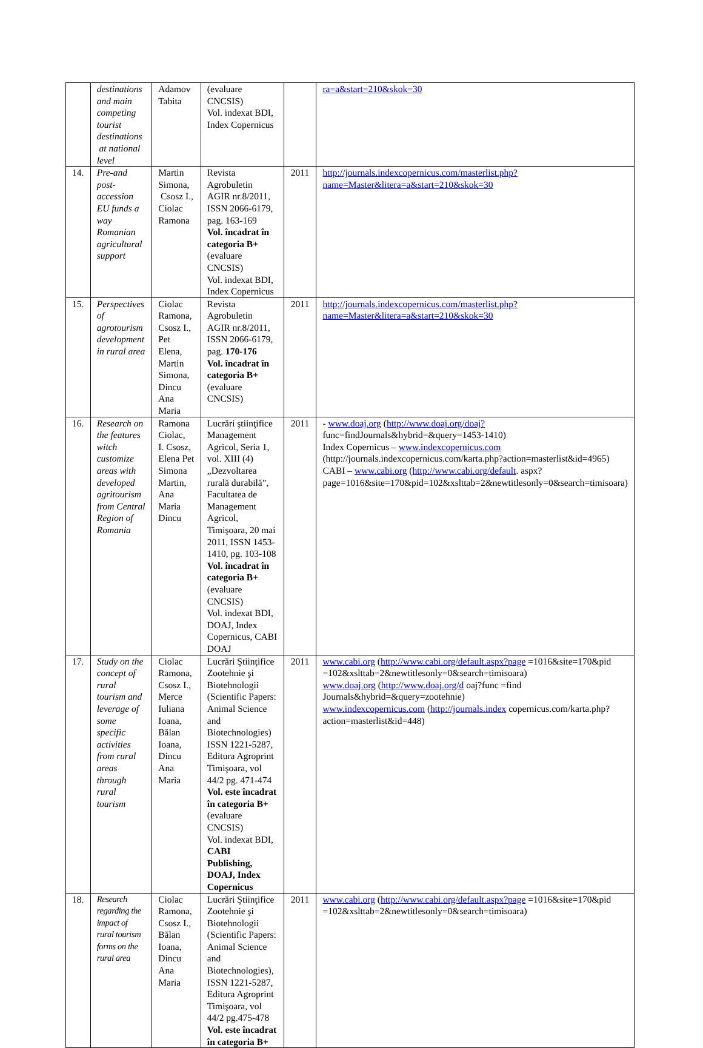| | destinations and main competing tourist destinations at national level | Adamov Tabita | (evaluare CNCSIS) Vol. indexat BDI, Index Copernicus | | ra=a&start=210&skok=30 |
| 14. | Pre-and post-accession EU funds a way Romanian agricultural support | Martin Simona, Csosz I., Ciolac Ramona | Revista Agrobuletin AGIR nr.8/2011, ISSN 2066-6179, pag. 163-169 Vol. încadrat în categoria B+ (evaluare CNCSIS) Vol. indexat BDI, Index Copernicus | 2011 | http://journals.indexcopernicus.com/masterlist.php?name=Master&litera=a&start=210&skok=30 |
| 15. | Perspectives of agrotourism development in rural area | Ciolac Ramona, Csosz I., Pet Elena, Martin Simona, Dincu Ana Maria | Revista Agrobuletin AGIR nr.8/2011, ISSN 2066-6179, pag. 170-176 Vol. încadrat în categoria B+ (evaluare CNCSIS) | 2011 | http://journals.indexcopernicus.com/masterlist.php?name=Master&litera=a&start=210&skok=30 |
| 16. | Research on the features witch customize areas with developed agritourism from Central Region of Romania | Ramona Ciolac, I. Csosz, Elena Pet Simona Martin, Ana Maria Dincu | Lucrări ştiinţifice Management Agricol, Seria 1, vol. XIII (4) „Dezvoltarea rurală durabilă”, Facultatea de Management Agricol, Timişoara, 20 mai 2011, ISSN 1453-1410, pg. 103-108 Vol. încadrat în categoria B+ (evaluare CNCSIS) Vol. indexat BDI, DOAJ, Index Copernicus, CABI DOAJ | 2011 | - www.doaj.org ( http://www.doaj.org/doaj? func=findJournals&hybrid=&query=1453-1410) Index Copernicus – www.indexcopernicus.com (http://journals.indexcopernicus.com/karta.php?action=masterlist&id=4965) CABI – www.cabi.org ( http://www.cabi.org/default . aspx?page=1016&site=170&pid=102&xslttab=2&newtitlesonly=0&search=timisoara) |
| 17. | Study on the concept of rural tourism and leverage of some specific activities from rural areas through rural tourism | Ciolac Ramona, Csosz I., Merce Iuliana Ioana, Bălan Ioana, Dincu Ana Maria | Lucrări Ştiinţifice Zootehnie şi Biotehnologii (Scientific Papers: Animal Science and Biotechnologies) ISSN 1221-5287, Editura Agroprint Timişoara, vol 44/2 pg. 471-474 Vol. este încadrat în categoria B+ (evaluare CNCSIS) Vol. indexat BDI, CABI Publishing, DOAJ, Index Copernicus | 2011 | www.cabi.org ( http://www.cabi.org/default.aspx?page =1016&site=170&pid =102&xslttab=2&newtitlesonly=0&search=timisoara) www.doaj.org ( http://www.doaj.org/d oaj?func =find Journals&hybrid=&query=zootehnie) www.indexcopernicus.com ( http://journals.index copernicus.com/karta.php?action=masterlist&id=448) |
| 18. | Research regarding the impact of rural tourism forms on the rural area | Ciolac Ramona, Csosz I., Bălan Ioana, Dincu Ana Maria | Lucrări Ştiinţifice Zootehnie şi Biotehnologii (Scientific Papers: Animal Science and Biotechnologies), ISSN 1221-5287, Editura Agroprint Timişoara, vol 44/2 pg.475-478 Vol. este încadrat în categoria B+ | 2011 | www.cabi.org ( http://www.cabi.org/default.aspx?page =1016&site=170&pid =102&xslttab=2&newtitlesonly=0&search=timisoara) |